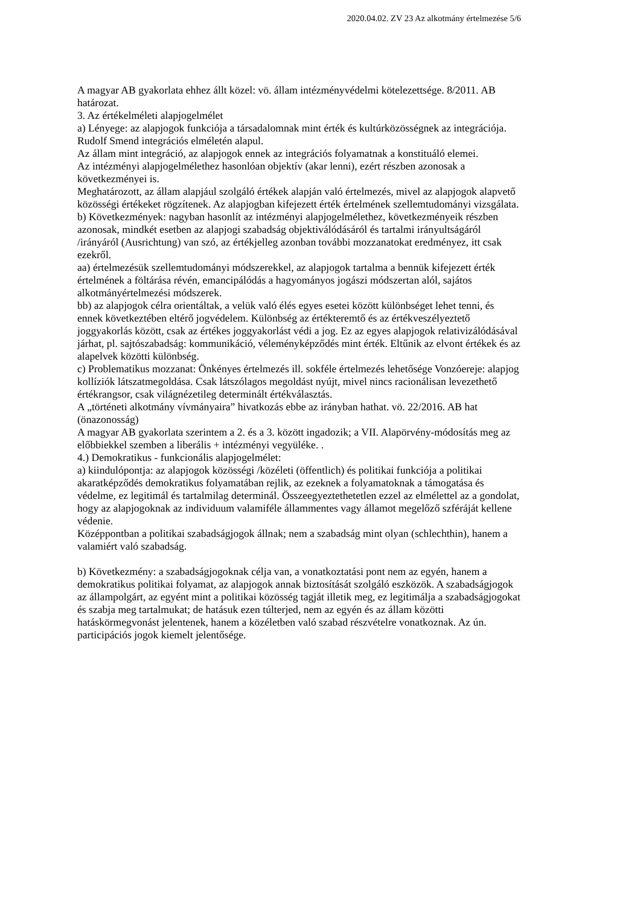2020.04.02. ZV 23 Az alkotmány értelmezése 5/6
A magyar AB gyakorlata ehhez állt közel: vö. állam intézményvédelmi kötelezettsége. 8/2011. AB határozat.
3. Az értékelméleti alapjogelmélet
a) Lényege: az alapjogok funkciója a társadalomnak mint érték és kultúrközösségnek az integrációja. Rudolf Smend integrációs elméletén alapul.
Az állam mint integráció, az alapjogok ennek az integrációs folyamatnak a konstituáló elemei.
Az intézményi alapjogelmélethez hasonlóan objektív (akar lenni), ezért részben azonosak a következményei is.
Meghatározott, az állam alapjául szolgáló értékek alapján való értelmezés, mivel az alapjogok alapvető közösségi értékeket rögzítenek. Az alapjogban kifejezett érték értelmének szellemtudományi vizsgálata.
b) Következmények: nagyban hasonlít az intézményi alapjogelmélethez, következményeik részben azonosak, mindkét esetben az alapjogi szabadság objektiválódásáról és tartalmi irányultságáról /irányáról (Ausrichtung) van szó, az értékjelleg azonban további mozzanatokat eredményez, itt csak ezekről.
aa) értelmezésük szellemtudományi módszerekkel, az alapjogok tartalma a bennük kifejezett érték értelmének a föltárása révén, emancipálódás a hagyományos jogászi módszertan alól, sajátos alkotmányértelmezési módszerek.
bb) az alapjogok célra orientáltak, a velük való élés egyes esetei között különbséget lehet tenni, és ennek következtében eltérő jogvédelem. Különbség az értékteremtő és az értékveszélyeztető joggyakorlás között, csak az értékes joggyakorlást védi a jog. Ez az egyes alapjogok relativizálódásával járhat, pl. sajtószabadság: kommunikáció, véleményképződés mint érték. Eltűnik az elvont értékek és az alapelvek közötti különbség.
c) Problematikus mozzanat: Önkényes értelmezés ill. sokféle értelmezés lehetősége Vonzóereje: alapjog kollíziók látszatmegoldása. Csak látszólagos megoldást nyújt, mivel nincs racionálisan levezethető értékrangsor, csak világnézetileg determinált értékválasztás.
A „történeti alkotmány vívmányaira” hivatkozás ebbe az irányban hathat. vö. 22/2016. AB hat (önazonosság)
A magyar AB gyakorlata szerintem a 2. és a 3. között ingadozik; a VII. Alapörvény-módosítás meg az előbbiekkel szemben a liberális + intézményi vegyüléke. .
4.) Demokratikus - funkcionális alapjogelmélet:
a) kiindulópontja: az alapjogok közösségi /közéleti (öffentlich) és politikai funkciója a politikai akaratképződés demokratikus folyamatában rejlik, az ezeknek a folyamatoknak a támogatása és védelme, ez legitimál és tartalmilag determinál. Összeegyeztethetetlen ezzel az elmélettel az a gondolat, hogy az alapjogoknak az individuum valamiféle állammentes vagy államot megelőző szféráját kellene védenie.
Középpontban a politikai szabadságjogok állnak; nem a szabadság mint olyan (schlechthin), hanem a valamiért való szabadság.
b) Következmény: a szabadságjogoknak célja van, a vonatkoztatási pont nem az egyén, hanem a demokratikus politikai folyamat, az alapjogok annak biztosítását szolgáló eszközök. A szabadságjogok az állampolgárt, az egyént mint a politikai közösség tagját illetik meg, ez legitimálja a szabadságjogokat és szabja meg tartalmukat; de hatásuk ezen túlterjed, nem az egyén és az állam közötti hatáskörmegvonást jelentenek, hanem a közéletben való szabad részvételre vonatkoznak. Az ún. participációs jogok kiemelt jelentősége.